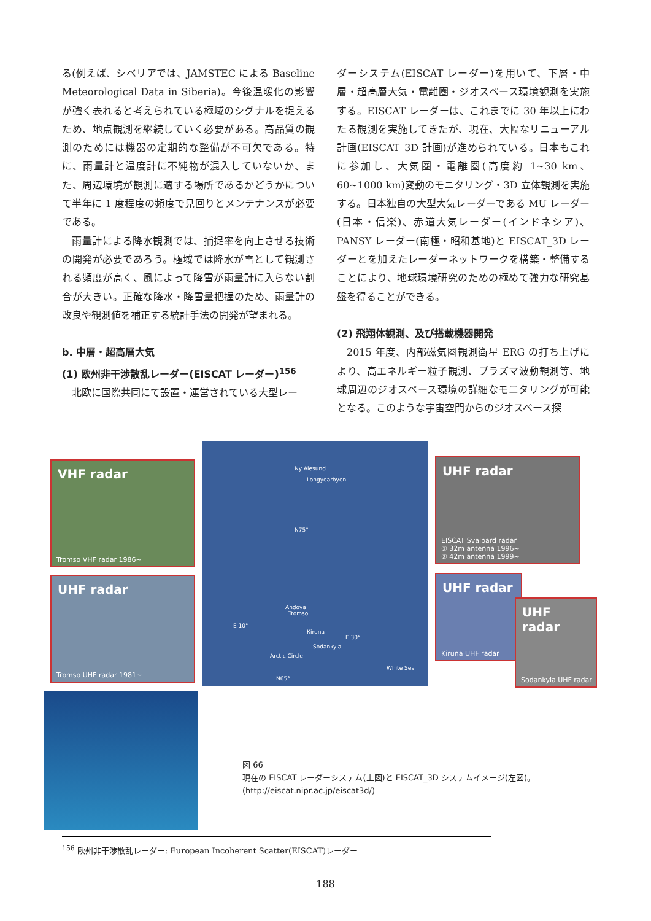る(例えば、シベリアでは、JAMSTEC による Baseline Meteorological Data in Siberia)。今後温暖化の影響が強く表れると考えられている極域のシグナルを捉えるため、地点観測を継続していく必要がある。高品質の観測のためには機器の定期的な整備が不可欠である。特に、雨量計と温度計に不純物が混入していないか、また、周辺環境が観測に適する場所であるかどうかについて半年に 1 度程度の頻度で見回りとメンテナンスが必要である。
雨量計による降水観測では、捕捉率を向上させる技術の開発が必要であろう。極域では降水が雪として観測される頻度が高く、風によって降雪が雨量計に入らない割合が大きい。正確な降水・降雪量把握のため、雨量計の改良や観測値を補正する統計手法の開発が望まれる。
b. 中層・超高層大気
(1) 欧州非干渉散乱レーダー(EISCAT レーダー)<sup>156</sup>
北欧に国際共同にて設置・運営されている大型レー
ダーシステム(EISCAT レーダー)を用いて、下層・中層・超高層大気・電離圏・ジオスペース環境観測を実施する。EISCAT レーダーは、これまでに 30 年以上にわたる観測を実施してきたが、現在、大幅なリニューアル計画(EISCAT_3D 計画)が進められている。日本もこれに参加し、大気圏・電離圏(高度約 1~30 km、60~1000 km)変動のモニタリング・3D 立体観測を実施する。日本独自の大型大気レーダーである MU レーダー(日本・信楽)、赤道大気レーダー(インドネシア)、PANSY レーダー(南極・昭和基地)と EISCAT_3D レーダーとを加えたレーダーネットワークを構築・整備することにより、地球環境研究のための極めて強力な研究基盤を得ることができる。
(2) 飛翔体観測、及び搭載機器開発
2015 年度、内部磁気圏観測衛星 ERG の打ち上げにより、高エネルギー粒子観測、プラズマ波動観測等、地球周辺のジオスペース環境の詳細なモニタリングが可能となる。このような宇宙空間からのジオスペース探
VHF radar
Tromso VHF radar 1986~
UHF radar
Tromso UHF radar 1981~
Ny Alesund
Longyearbyen
N75°
Andoya
Tromso
E 10°
Kiruna
E 30°
Sodankyla
Arctic Circle
White Sea
N65°
UHF radar
EISCAT Svalbard radar
① 32m antenna 1996~
② 42m antenna 1999~
UHF radar
Kiruna UHF radar
UHF radar
Sodankyla UHF radar
図 66
現在の EISCAT レーダーシステム(上図)と EISCAT_3D システムイメージ(左図)。
(http://eiscat.nipr.ac.jp/eiscat3d/)
<sup>156</sup> 欧州非干渉散乱レーダー: European Incoherent Scatter(EISCAT)レーダー
188